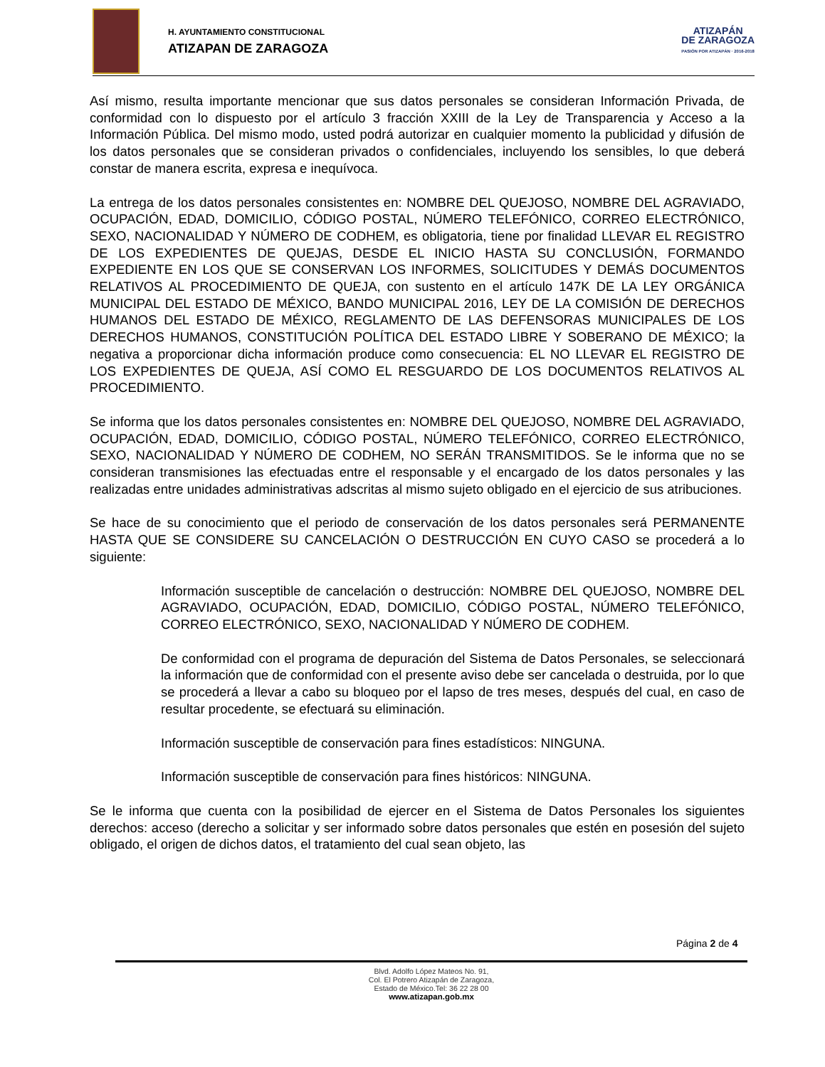H. AYUNTAMIENTO CONSTITUCIONAL
ATIZAPAN DE ZARAGOZA
ATIZAPÁN
DE ZARAGOZA
PASIÓN POR ATIZAPÁN · 2016-2018
Así mismo, resulta importante mencionar que sus datos personales se consideran Información Privada, de conformidad con lo dispuesto por el artículo 3 fracción XXIII de la Ley de Transparencia y Acceso a la Información Pública. Del mismo modo, usted podrá autorizar en cualquier momento la publicidad y difusión de los datos personales que se consideran privados o confidenciales, incluyendo los sensibles, lo que deberá constar de manera escrita, expresa e inequívoca.
La entrega de los datos personales consistentes en: NOMBRE DEL QUEJOSO, NOMBRE DEL AGRAVIADO, OCUPACIÓN, EDAD, DOMICILIO, CÓDIGO POSTAL, NÚMERO TELEFÓNICO, CORREO ELECTRÓNICO, SEXO, NACIONALIDAD Y NÚMERO DE CODHEM, es obligatoria, tiene por finalidad LLEVAR EL REGISTRO DE LOS EXPEDIENTES DE QUEJAS, DESDE EL INICIO HASTA SU CONCLUSIÓN, FORMANDO EXPEDIENTE EN LOS QUE SE CONSERVAN LOS INFORMES, SOLICITUDES Y DEMÁS DOCUMENTOS RELATIVOS AL PROCEDIMIENTO DE QUEJA, con sustento en el artículo 147K DE LA LEY ORGÁNICA MUNICIPAL DEL ESTADO DE MÉXICO, BANDO MUNICIPAL 2016, LEY DE LA COMISIÓN DE DERECHOS HUMANOS DEL ESTADO DE MÉXICO, REGLAMENTO DE LAS DEFENSORAS MUNICIPALES DE LOS DERECHOS HUMANOS, CONSTITUCIÓN POLÍTICA DEL ESTADO LIBRE Y SOBERANO DE MÉXICO; la negativa a proporcionar dicha información produce como consecuencia: EL NO LLEVAR EL REGISTRO DE LOS EXPEDIENTES DE QUEJA, ASÍ COMO EL RESGUARDO DE LOS DOCUMENTOS RELATIVOS AL PROCEDIMIENTO.
Se informa que los datos personales consistentes en: NOMBRE DEL QUEJOSO, NOMBRE DEL AGRAVIADO, OCUPACIÓN, EDAD, DOMICILIO, CÓDIGO POSTAL, NÚMERO TELEFÓNICO, CORREO ELECTRÓNICO, SEXO, NACIONALIDAD Y NÚMERO DE CODHEM, NO SERÁN TRANSMITIDOS. Se le informa que no se consideran transmisiones las efectuadas entre el responsable y el encargado de los datos personales y las realizadas entre unidades administrativas adscritas al mismo sujeto obligado en el ejercicio de sus atribuciones.
Se hace de su conocimiento que el periodo de conservación de los datos personales será PERMANENTE HASTA QUE SE CONSIDERE SU CANCELACIÓN O DESTRUCCIÓN EN CUYO CASO se procederá a lo siguiente:
Información susceptible de cancelación o destrucción: NOMBRE DEL QUEJOSO, NOMBRE DEL AGRAVIADO, OCUPACIÓN, EDAD, DOMICILIO, CÓDIGO POSTAL, NÚMERO TELEFÓNICO, CORREO ELECTRÓNICO, SEXO, NACIONALIDAD Y NÚMERO DE CODHEM.
De conformidad con el programa de depuración del Sistema de Datos Personales, se seleccionará la información que de conformidad con el presente aviso debe ser cancelada o destruida, por lo que se procederá a llevar a cabo su bloqueo por el lapso de tres meses, después del cual, en caso de resultar procedente, se efectuará su eliminación.
Información susceptible de conservación para fines estadísticos: NINGUNA.
Información susceptible de conservación para fines históricos: NINGUNA.
Se le informa que cuenta con la posibilidad de ejercer en el Sistema de Datos Personales los siguientes derechos: acceso (derecho a solicitar y ser informado sobre datos personales que estén en posesión del sujeto obligado, el origen de dichos datos, el tratamiento del cual sean objeto, las
Página 2 de 4
Blvd. Adolfo López Mateos No. 91,
Col. El Potrero Atizapán de Zaragoza,
Estado de México.Tel: 36 22 28 00
www.atizapan.gob.mx